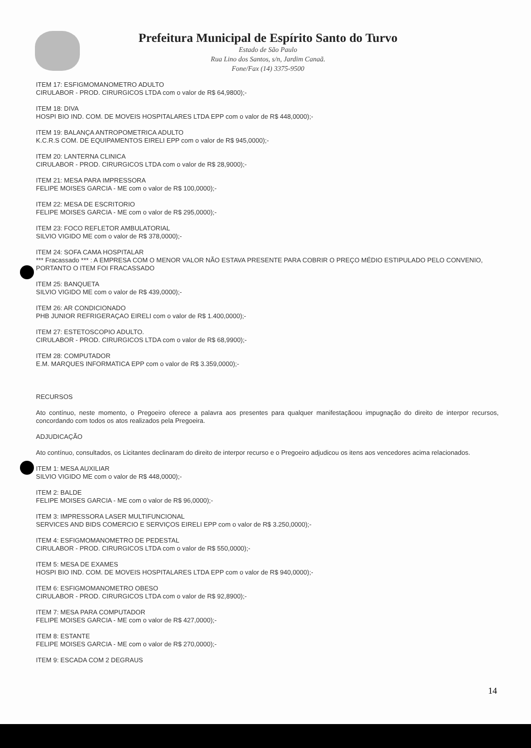Prefeitura Municipal de Espírito Santo do Turvo
Estado de São Paulo
Rua Lino dos Santos, s/n, Jardim Canaã.
Fone/Fax (14) 3375-9500
ITEM 17: ESFIGMOMANOMETRO ADULTO
CIRULABOR - PROD. CIRURGICOS LTDA com o valor de R$ 64,9800);-
ITEM 18: DIVA
HOSPI BIO IND. COM. DE MOVEIS HOSPITALARES LTDA EPP com o valor de R$ 448,0000);-
ITEM 19: BALANÇA ANTROPOMETRICA ADULTO
K.C.R.S COM. DE EQUIPAMENTOS EIRELI EPP com o valor de R$ 945,0000);-
ITEM 20: LANTERNA CLINICA
CIRULABOR - PROD. CIRURGICOS LTDA com o valor de R$ 28,9000);-
ITEM 21: MESA PARA IMPRESSORA
FELIPE MOISES GARCIA - ME com o valor de R$ 100,0000);-
ITEM 22: MESA DE ESCRITORIO
FELIPE MOISES GARCIA - ME com o valor de R$ 295,0000);-
ITEM 23: FOCO REFLETOR AMBULATORIAL
SILVIO VIGIDO ME com o valor de R$ 378,0000);-
ITEM 24: SOFA CAMA HOSPITALAR
*** Fracassado *** : A EMPRESA COM O MENOR VALOR NÃO ESTAVA PRESENTE PARA COBRIR O PREÇO MÉDIO ESTIPULADO PELO CONVENIO, PORTANTO O ITEM FOI FRACASSADO
ITEM 25: BANQUETA
SILVIO VIGIDO ME com o valor de R$ 439,0000);-
ITEM 26: AR CONDICIONADO
PHB JUNIOR REFRIGERAÇAO EIRELI com o valor de R$ 1.400,0000);-
ITEM 27: ESTETOSCOPIO ADULTO.
CIRULABOR - PROD. CIRURGICOS LTDA com o valor de R$ 68,9900);-
ITEM 28: COMPUTADOR
E.M. MARQUES INFORMATICA EPP com o valor de R$ 3.359,0000);-
RECURSOS
Ato contínuo, neste momento, o Pregoeiro oferece a palavra aos presentes para qualquer manifestaçãoou impugnação do direito de interpor recursos, concordando com todos os atos realizados pela Pregoeira.
ADJUDICAÇÃO
Ato contínuo, consultados, os Licitantes declinaram do direito de interpor recurso e o Pregoeiro adjudicou os itens aos vencedores acima relacionados.
ITEM 1: MESA AUXILIAR
SILVIO VIGIDO ME com o valor de R$ 448,0000);-
ITEM 2: BALDE
FELIPE MOISES GARCIA - ME com o valor de R$ 96,0000);-
ITEM 3: IMPRESSORA LASER MULTIFUNCIONAL
SERVICES AND BIDS COMERCIO E SERVIÇOS EIRELI EPP com o valor de R$ 3.250,0000);-
ITEM 4: ESFIGMOMANOMETRO DE PEDESTAL
CIRULABOR - PROD. CIRURGICOS LTDA com o valor de R$ 550,0000);-
ITEM 5: MESA DE EXAMES
HOSPI BIO IND. COM. DE MOVEIS HOSPITALARES LTDA EPP com o valor de R$ 940,0000);-
ITEM 6: ESFIGMOMANOMETRO OBESO
CIRULABOR - PROD. CIRURGICOS LTDA com o valor de R$ 92,8900);-
ITEM 7: MESA PARA COMPUTADOR
FELIPE MOISES GARCIA - ME com o valor de R$ 427,0000);-
ITEM 8: ESTANTE
FELIPE MOISES GARCIA - ME com o valor de R$ 270,0000);-
ITEM 9: ESCADA COM 2 DEGRAUS
14